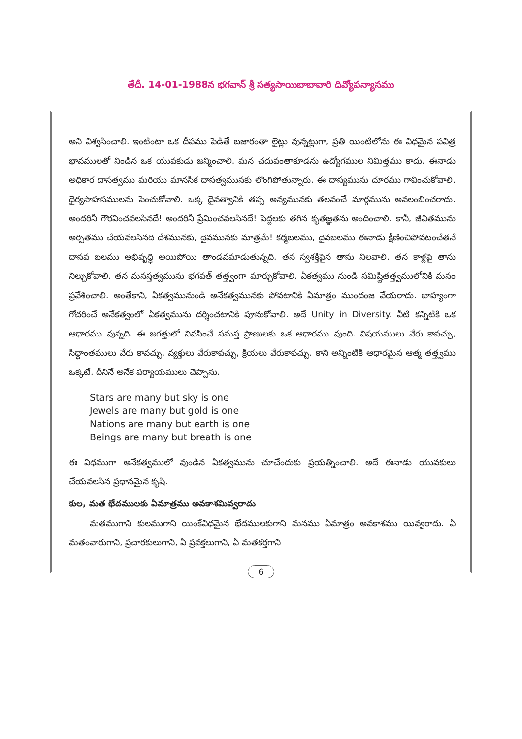తేదీ. 14-01-1988న భగవాన్ శ్రీ సత్యసాయిబాబావారి దివ్యోపన్యాసము
అని విశ్వసించాలి. ఇంటింటా ఒక దీపము పెడితే బజారంతా లైట్లు వున్నట్లుగా, ప్రతి యింటిలోను ఈ విధమైన పవిత్ర భావములతో నిండిన ఒక యువకుడు జన్మించాలి. మన చదువంతాకూడను ఉద్యోగముల నిమిత్తము కాదు. ఈనాడు అధికార దాసత్వము మరియు మానసిక దాసత్వమునకు లొంగిపోతున్నారు. ఈ దాస్యమును దూరము గావించుకోవాలి. ధైర్యసాహసములను పెంచుకోవాలి. ఒక్క దైవత్వానికి తప్ప అన్యమునకు తలవంచే మార్గమును అవలంబించరాదు. అందరినీ గౌరవించవలసినదే! అందరినీ ప్రేమించవలసినదే! పెద్దలకు తగిన కృతజ్ఞతను అందించాలి. కానీ, జీవితమును అర్పితము చేయవలసినది దేశమునకు, దైవమునకు మాత్రమే! కర్మబలము, దైవబలము ఈనాడు క్షీణించిపోవటంచేతనే దానవ బలము అభివృద్ధి అయిపోయి తాండవమాడుతున్నది. తన స్వశక్తిపైన తాను నిలవాలి. తన కాళ్లపై తాను నిల్చుకోవాలి. తన మనస్తత్వమును భగవత్ తత్త్వంగా మార్చుకోవాలి. ఏకత్వము నుండి సమిష్టితత్త్వములోనికి మనం ప్రవేశించాలి. అంతేకాని, ఏకత్వమునుండి అనేకత్వమునకు పోవటానికి ఏమాత్రం ముందంజ వేయరాదు. బాహ్యంగా గోచరించే అనేకత్వంలో ఏకత్వమును దర్శించటానికి పూనుకోవాలి. అదే Unity in Diversity. వీటి కన్నిటికి ఒక ఆధారము వున్నది. ఈ జగత్తులో నివసించే సమస్త ప్రాణులకు ఒక ఆధారము వుంది. విషయములు వేరు కావచ్చు, సిద్ధాంతములు వేరు కావచ్చు, వ్యక్తులు వేరుకావచ్చు, క్రియలు వేరుకావచ్చు. కాని అన్నింటికి ఆధారమైన ఆత్మ తత్త్వము ఒక్కటే. దీనినే అనేక పర్యాయములు చెప్పాను.
Stars are many but sky is one
Jewels are many but gold is one
Nations are many but earth is one
Beings are many but breath is one
ఈ విధముగా అనేకత్వములో వుండిన ఏకత్వమును చూచేందుకు ప్రయత్నించాలి. అదే ఈనాడు యువకులు చేయవలసిన ప్రధానమైన కృషి.
కుల, మత భేదములకు ఏమాత్రము అవకాశమివ్వరాదు
మతముగాని కులముగాని యింకేవిధమైన భేదములకుగాని మనము ఏమాత్రం అవకాశము యివ్వరాదు. ఏ మతంవారుగాని, ప్రచారకులుగాని, ఏ ప్రవక్తలుగాని, ఏ మతకర్తగాని
6